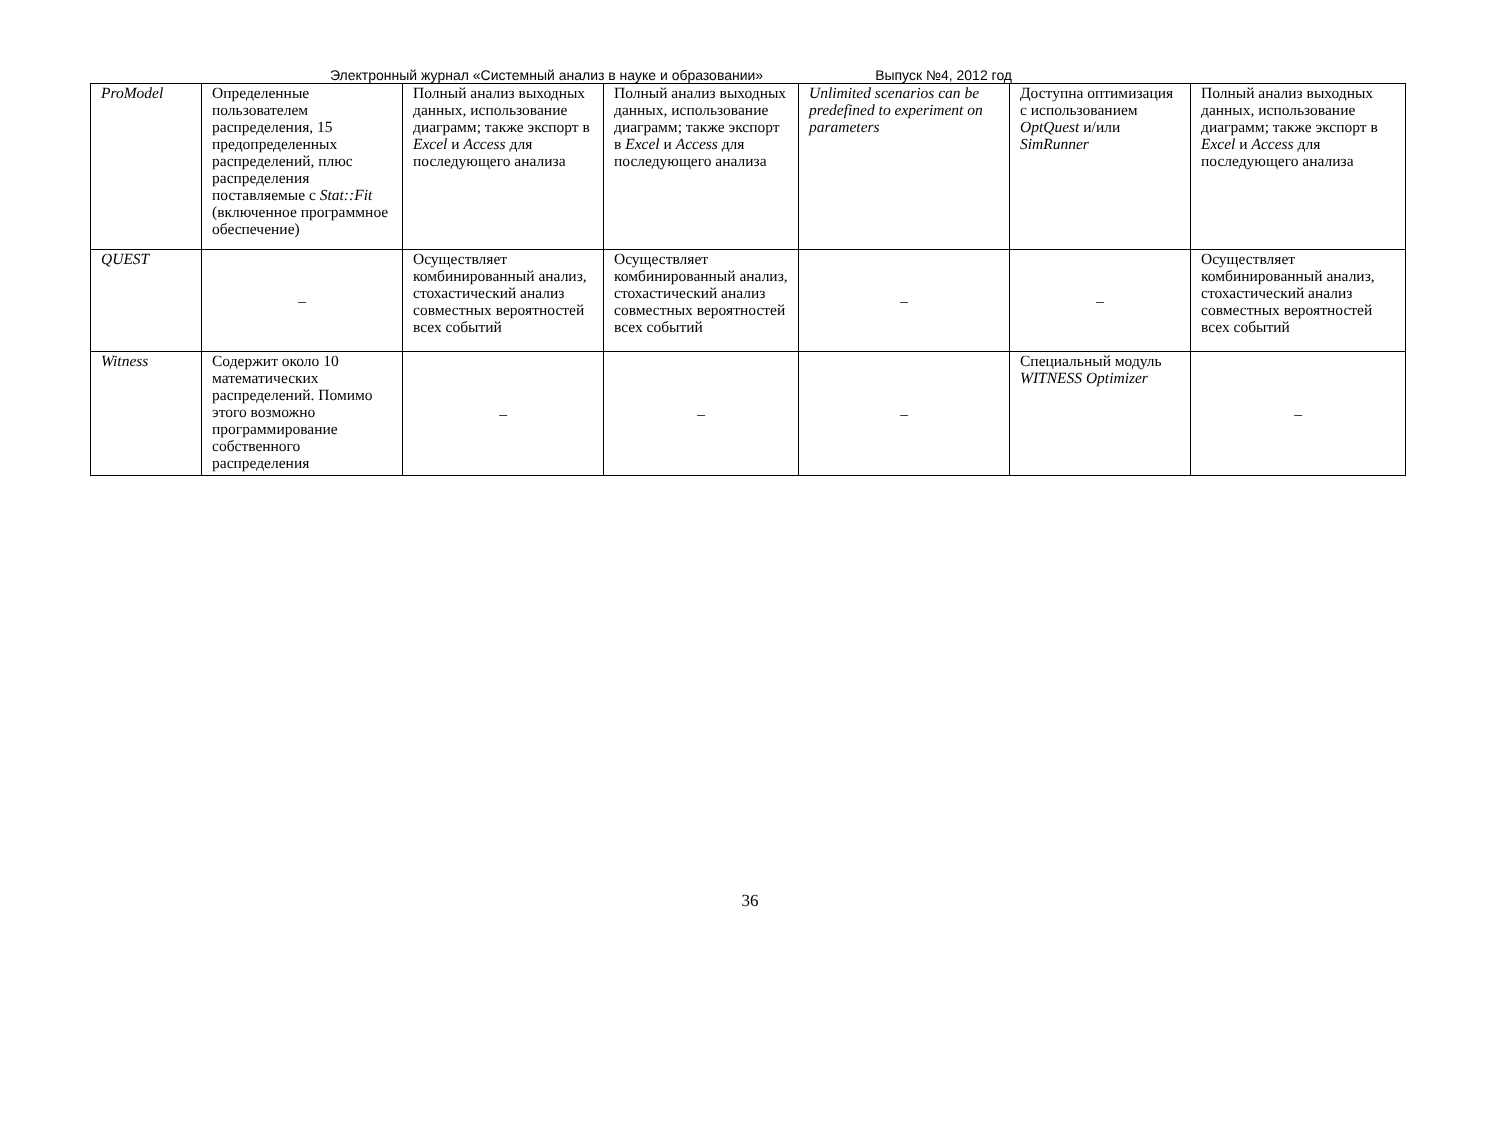Электронный журнал «Системный анализ в науке и образовании» Выпуск №4, 2012 год
| ProModel | Определенные пользователем распределения, 15 предопределенных распределений, плюс распределения поставляемые с Stat::Fit (включенное программное обеспечение) | Полный анализ выходных данных, использование диаграмм; также экспорт в Excel и Access для последующего анализа | Полный анализ выходных данных, использование диаграмм; также экспорт в Excel и Access для последующего анализа | Unlimited scenarios can be predefined to experiment on parameters | Доступна оптимизация с использованием OptQuest и/или SimRunner | Полный анализ выходных данных, использование диаграмм; также экспорт в Excel и Access для последующего анализа |
| QUEST | – | Осуществляет комбинированный анализ, стохастический анализ совместных вероятностей всех событий | Осуществляет комбинированный анализ, стохастический анализ совместных вероятностей всех событий | – | – | Осуществляет комбинированный анализ, стохастический анализ совместных вероятностей всех событий |
| Witness | Содержит около 10 математических распределений. Помимо этого возможно программирование собственного распределения | – | – | – | Специальный модуль WITNESS Optimizer | – |
36